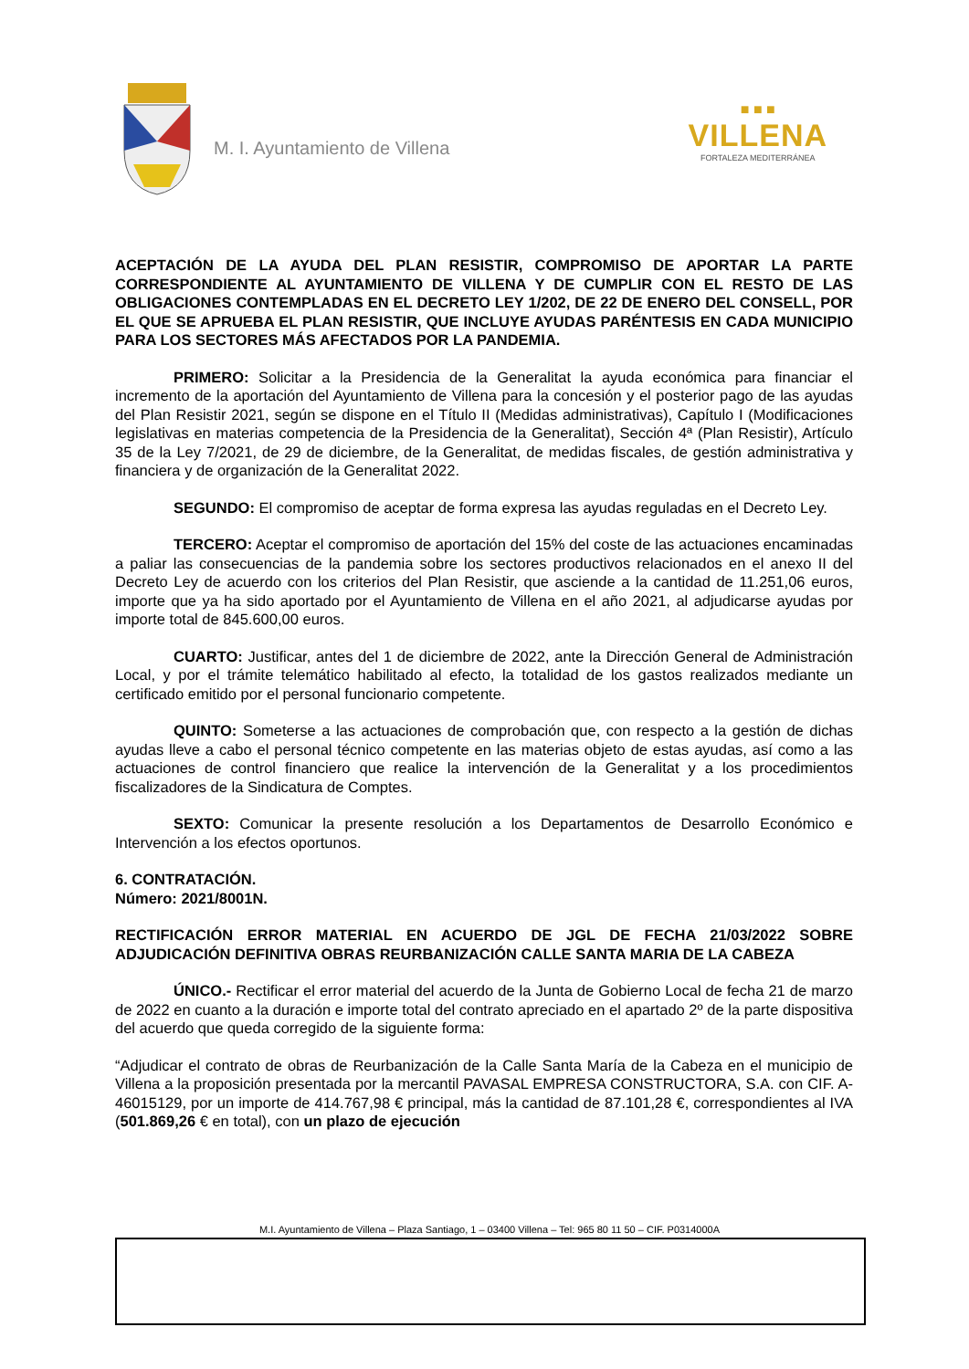M. I. Ayuntamiento de Villena
■ ■ ■
VILLENA
FORTALEZA MEDITERRÁNEA
ACEPTACIÓN DE LA AYUDA DEL PLAN RESISTIR, COMPROMISO DE APORTAR LA PARTE CORRESPONDIENTE AL AYUNTAMIENTO DE VILLENA Y DE CUMPLIR CON EL RESTO DE LAS OBLIGACIONES CONTEMPLADAS EN EL DECRETO LEY 1/202, DE 22 DE ENERO DEL CONSELL, POR EL QUE SE APRUEBA EL PLAN RESISTIR, QUE INCLUYE AYUDAS PARÉNTESIS EN CADA MUNICIPIO PARA LOS SECTORES MÁS AFECTADOS POR LA PANDEMIA.
PRIMERO: Solicitar a la Presidencia de la Generalitat la ayuda económica para financiar el incremento de la aportación del Ayuntamiento de Villena para la concesión y el posterior pago de las ayudas del Plan Resistir 2021, según se dispone en el Título II (Medidas administrativas), Capítulo I (Modificaciones legislativas en materias competencia de la Presidencia de la Generalitat), Sección 4ª (Plan Resistir), Artículo 35 de la Ley 7/2021, de 29 de diciembre, de la Generalitat, de medidas fiscales, de gestión administrativa y financiera y de organización de la Generalitat 2022.
SEGUNDO: El compromiso de aceptar de forma expresa las ayudas reguladas en el Decreto Ley.
TERCERO: Aceptar el compromiso de aportación del 15% del coste de las actuaciones encaminadas a paliar las consecuencias de la pandemia sobre los sectores productivos relacionados en el anexo II del Decreto Ley de acuerdo con los criterios del Plan Resistir, que asciende a la cantidad de 11.251,06 euros, importe que ya ha sido aportado por el Ayuntamiento de Villena en el año 2021, al adjudicarse ayudas por importe total de 845.600,00 euros.
CUARTO: Justificar, antes del 1 de diciembre de 2022, ante la Dirección General de Administración Local, y por el trámite telemático habilitado al efecto, la totalidad de los gastos realizados mediante un certificado emitido por el personal funcionario competente.
QUINTO: Someterse a las actuaciones de comprobación que, con respecto a la gestión de dichas ayudas lleve a cabo el personal técnico competente en las materias objeto de estas ayudas, así como a las actuaciones de control financiero que realice la intervención de la Generalitat y a los procedimientos fiscalizadores de la Sindicatura de Comptes.
SEXTO: Comunicar la presente resolución a los Departamentos de Desarrollo Económico e Intervención a los efectos oportunos.
6. CONTRATACIÓN.
Número: 2021/8001N.
RECTIFICACIÓN ERROR MATERIAL EN ACUERDO DE JGL DE FECHA 21/03/2022 SOBRE ADJUDICACIÓN DEFINITIVA OBRAS REURBANIZACIÓN CALLE SANTA MARIA DE LA CABEZA
ÚNICO.- Rectificar el error material del acuerdo de la Junta de Gobierno Local de fecha 21 de marzo de 2022 en cuanto a la duración e importe total del contrato apreciado en el apartado 2º de la parte dispositiva del acuerdo que queda corregido de la siguiente forma:
“Adjudicar el contrato de obras de Reurbanización de la Calle Santa María de la Cabeza en el municipio de Villena a la proposición presentada por la mercantil PAVASAL EMPRESA CONSTRUCTORA, S.A. con CIF. A-46015129, por un importe de 414.767,98 € principal, más la cantidad de 87.101,28 €, correspondientes al IVA (501.869,26 € en total), con un plazo de ejecución
M.I. Ayuntamiento de Villena – Plaza Santiago, 1 – 03400 Villena – Tel: 965 80 11 50 – CIF. P0314000A